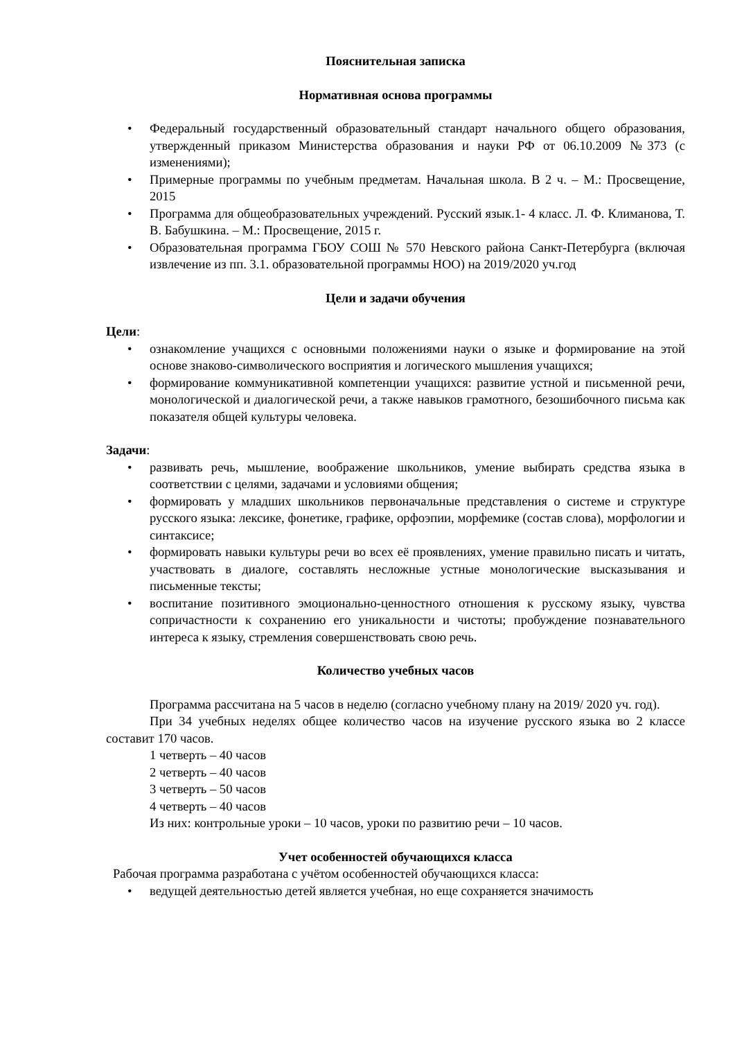Пояснительная записка
Нормативная основа программы
• Федеральный государственный образовательный стандарт начального общего образования, утвержденный приказом Министерства образования и науки РФ от 06.10.2009 №373 (с изменениями);
• Примерные программы по учебным предметам. Начальная школа. В 2 ч. – М.: Просвещение, 2015
• Программа для общеобразовательных учреждений. Русский язык.1- 4 класс. Л. Ф. Климанова, Т. В. Бабушкина. – М.: Просвещение, 2015 г.
• Образовательная программа ГБОУ СОШ № 570 Невского района Санкт-Петербурга (включая извлечение из пп. 3.1. образовательной программы НОО) на 2019/2020 уч.год
Цели и задачи обучения
Цели:
• ознакомление учащихся с основными положениями науки о языке и формирование на этой основе знаково-символического восприятия и логического мышления учащихся;
• формирование коммуникативной компетенции учащихся: развитие устной и письменной речи, монологической и диалогической речи, а также навыков грамотного, безошибочного письма как показателя общей культуры человека.
Задачи:
• развивать речь, мышление, воображение школьников, умение выбирать средства языка в соответствии с целями, задачами и условиями общения;
• формировать у младших школьников первоначальные представления о системе и структуре русского языка: лексике, фонетике, графике, орфоэпии, морфемике (состав слова), морфологии и синтаксисе;
• формировать навыки культуры речи во всех её проявлениях, умение правильно писать и читать, участвовать в диалоге, составлять несложные устные монологические высказывания и письменные тексты;
• воспитание позитивного эмоционально-ценностного отношения к русскому языку, чувства сопричастности к сохранению его уникальности и чистоты; пробуждение познавательного интереса к языку, стремления совершенствовать свою речь.
Количество учебных часов
Программа рассчитана на 5 часов в неделю (согласно учебному плану на 2019/ 2020 уч. год).
При 34 учебных неделях общее количество часов на изучение русского языка во 2 классе составит 170 часов.
1 четверть – 40 часов
2 четверть – 40 часов
3 четверть – 50 часов
4 четверть – 40 часов
Из них: контрольные уроки – 10 часов, уроки по развитию речи – 10 часов.
Учет особенностей обучающихся класса
Рабочая программа разработана с учётом особенностей обучающихся класса:
• ведущей деятельностью детей является учебная, но еще сохраняется значимость